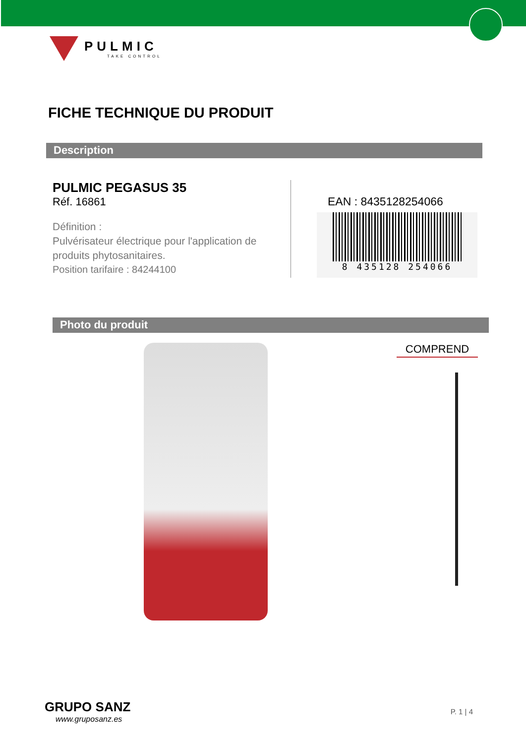PULMIC
TAKE CONTROL
FICHE TECHNIQUE DU PRODUIT
Description
PULMIC PEGASUS 35
Réf. 16861
Définition :
Pulvérisateur électrique pour l'application de produits phytosanitaires.
Position tarifaire : 84244100
EAN : 8435128254066
8 435128 254066
Photo du produit
COMPREND
GRUPO SANZ
www.gruposanz.es
P. 1 | 4